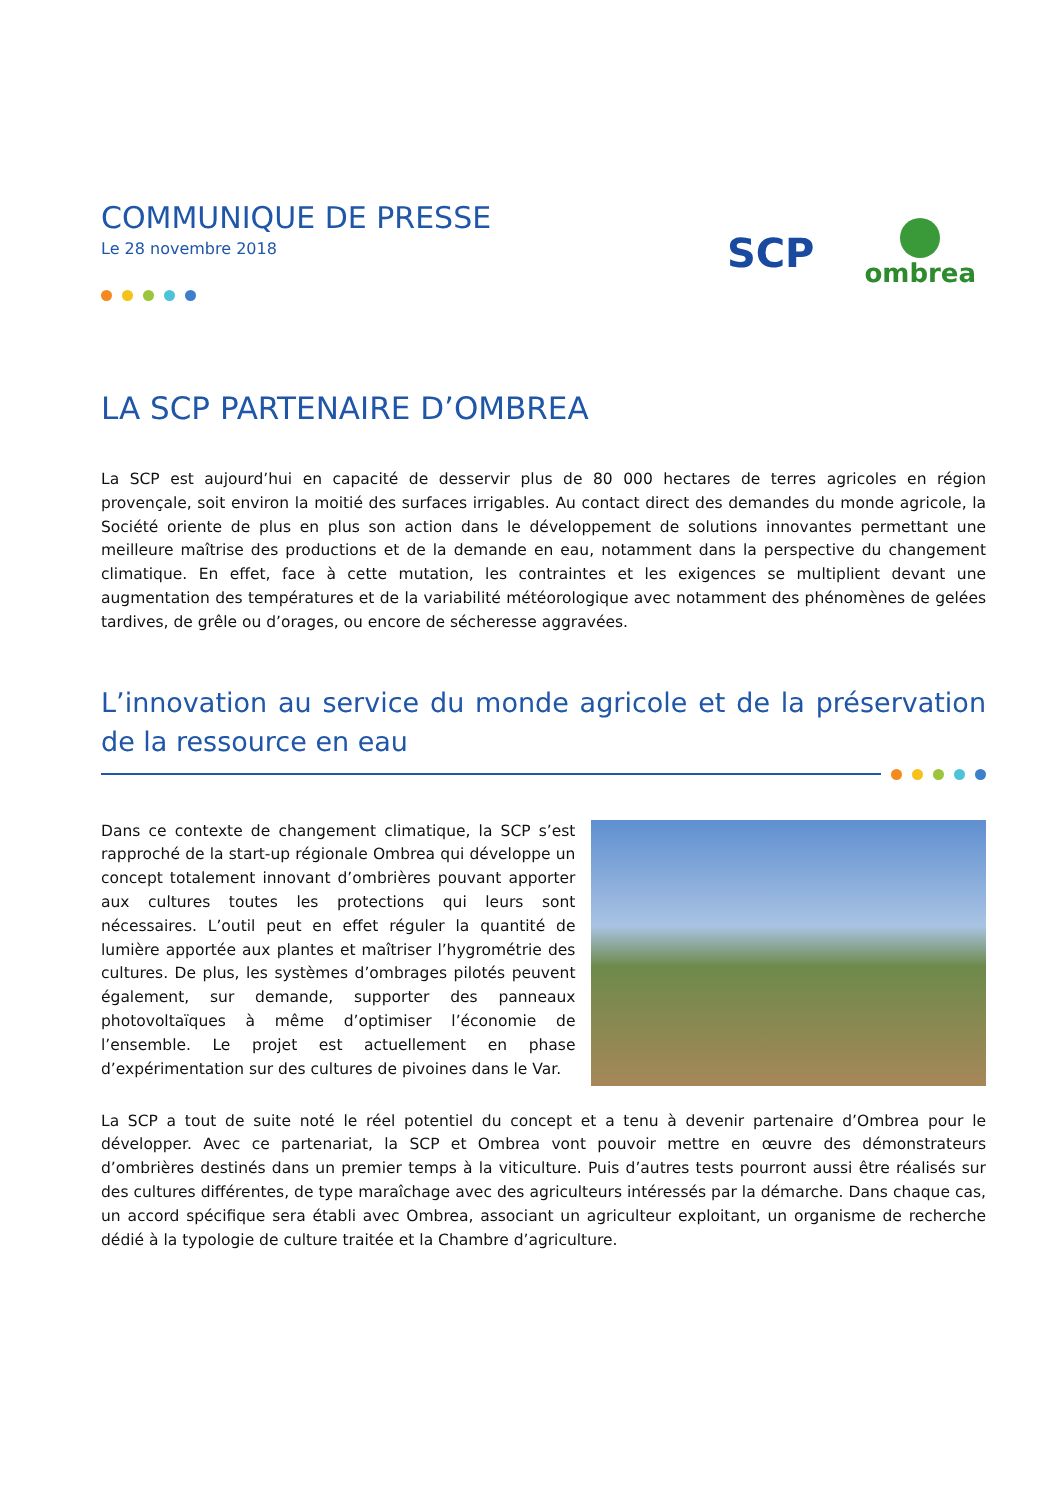COMMUNIQUE DE PRESSE
Le 28 novembre 2018
SCP
ombrea
LA SCP PARTENAIRE D’OMBREA
La SCP est aujourd’hui en capacité de desservir plus de 80 000 hectares de terres agricoles en région provençale, soit environ la moitié des surfaces irrigables. Au contact direct des demandes du monde agricole, la Société oriente de plus en plus son action dans le développement de solutions innovantes permettant une meilleure maîtrise des productions et de la demande en eau, notamment dans la perspective du changement climatique. En effet, face à cette mutation, les contraintes et les exigences se multiplient devant une augmentation des températures et de la variabilité météorologique avec notamment des phénomènes de gelées tardives, de grêle ou d’orages, ou encore de sécheresse aggravées.
L’innovation au service du monde agricole et de la préservation de la ressource en eau
Dans ce contexte de changement climatique, la SCP s’est rapproché de la start-up régionale Ombrea qui développe un concept totalement innovant d’ombrières pouvant apporter aux cultures toutes les protections qui leurs sont nécessaires. L’outil peut en effet réguler la quantité de lumière apportée aux plantes et maîtriser l’hygrométrie des cultures. De plus, les systèmes d’ombrages pilotés peuvent également, sur demande, supporter des panneaux photovoltaïques à même d’optimiser l’économie de l’ensemble. Le projet est actuellement en phase d’expérimentation sur des cultures de pivoines dans le Var.
La SCP a tout de suite noté le réel potentiel du concept et a tenu à devenir partenaire d’Ombrea pour le développer. Avec ce partenariat, la SCP et Ombrea vont pouvoir mettre en œuvre des démonstrateurs d’ombrières destinés dans un premier temps à la viticulture. Puis d’autres tests pourront aussi être réalisés sur des cultures différentes, de type maraîchage avec des agriculteurs intéressés par la démarche. Dans chaque cas, un accord spécifique sera établi avec Ombrea, associant un agriculteur exploitant, un organisme de recherche dédié à la typologie de culture traitée et la Chambre d’agriculture.